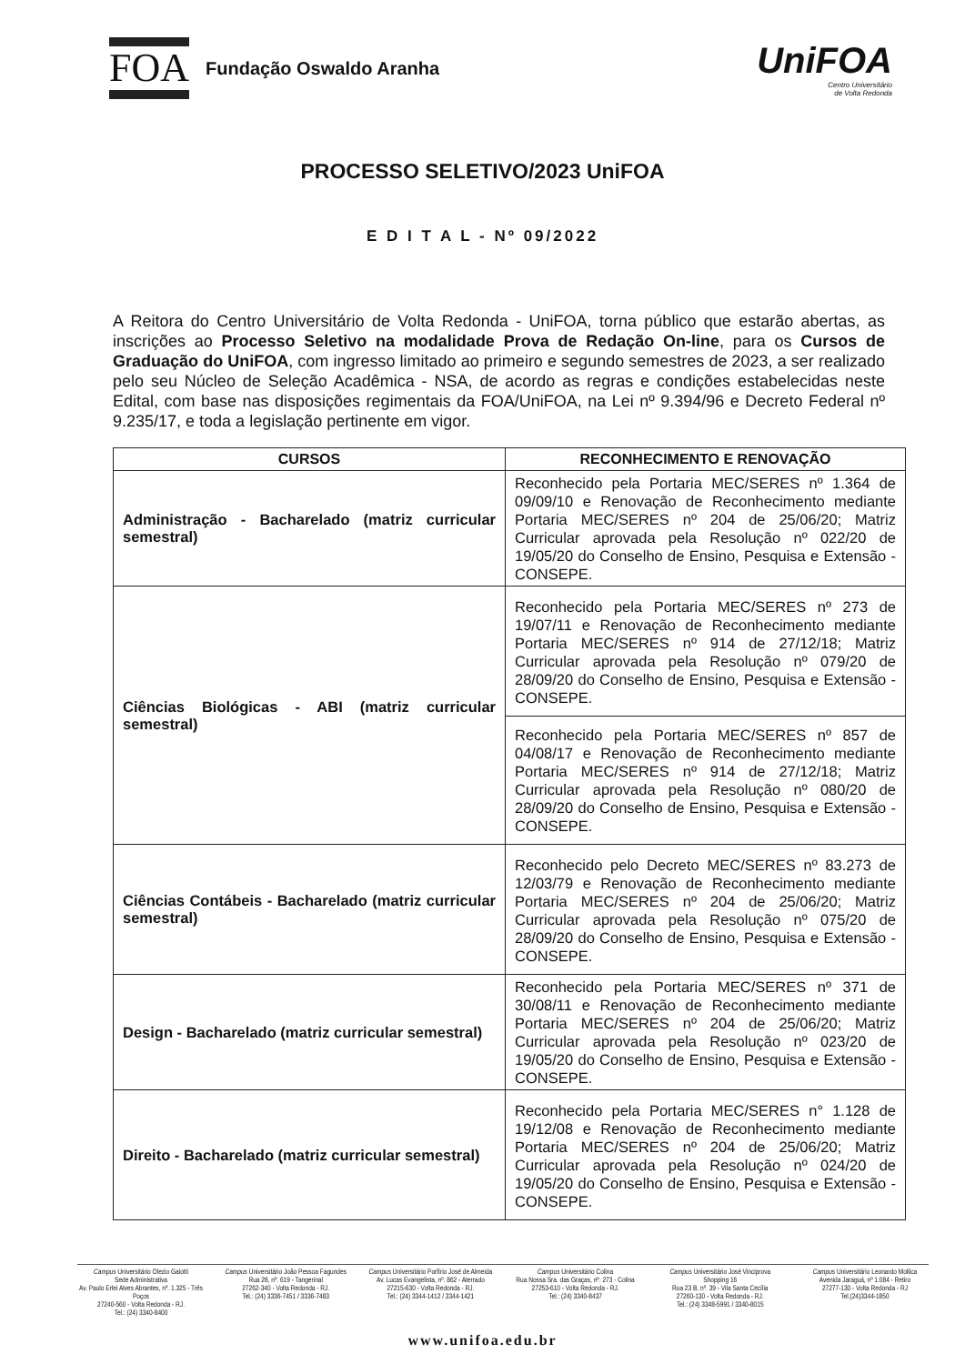FOA
Fundação Oswaldo Aranha
UniFOA
Centro Universitário
de Volta Redonda
PROCESSO SELETIVO/2023 UniFOA
E D I T A L - Nº 09/2022
A Reitora do Centro Universitário de Volta Redonda - UniFOA, torna público que estarão abertas, as inscrições ao Processo Seletivo na modalidade Prova de Redação On-line, para os Cursos de Graduação do UniFOA, com ingresso limitado ao primeiro e segundo semestres de 2023, a ser realizado pelo seu Núcleo de Seleção Acadêmica - NSA, de acordo as regras e condições estabelecidas neste Edital, com base nas disposições regimentais da FOA/UniFOA, na Lei nº 9.394/96 e Decreto Federal nº 9.235/17, e toda a legislação pertinente em vigor.
| CURSOS | RECONHECIMENTO E RENOVAÇÃO |
| --- | --- |
| Administração - Bacharelado (matriz curricular semestral) | Reconhecido pela Portaria MEC/SERES nº 1.364 de 09/09/10 e Renovação de Reconhecimento mediante Portaria MEC/SERES nº 204 de 25/06/20; Matriz Curricular aprovada pela Resolução nº 022/20 de 19/05/20 do Conselho de Ensino, Pesquisa e Extensão - CONSEPE. |
| Ciências Biológicas - ABI (matriz curricular semestral) | Reconhecido pela Portaria MEC/SERES nº 273 de 19/07/11 e Renovação de Reconhecimento mediante Portaria MEC/SERES nº 914 de 27/12/18; Matriz Curricular aprovada pela Resolução nº 079/20 de 28/09/20 do Conselho de Ensino, Pesquisa e Extensão - CONSEPE. |
| | Reconhecido pela Portaria MEC/SERES nº 857 de 04/08/17 e Renovação de Reconhecimento mediante Portaria MEC/SERES nº 914 de 27/12/18; Matriz Curricular aprovada pela Resolução nº 080/20 de 28/09/20 do Conselho de Ensino, Pesquisa e Extensão - CONSEPE. |
| Ciências Contábeis - Bacharelado (matriz curricular semestral) | Reconhecido pelo Decreto MEC/SERES nº 83.273 de 12/03/79 e Renovação de Reconhecimento mediante Portaria MEC/SERES nº 204 de 25/06/20; Matriz Curricular aprovada pela Resolução nº 075/20 de 28/09/20 do Conselho de Ensino, Pesquisa e Extensão - CONSEPE. |
| Design - Bacharelado (matriz curricular semestral) | Reconhecido pela Portaria MEC/SERES nº 371 de 30/08/11 e Renovação de Reconhecimento mediante Portaria MEC/SERES nº 204 de 25/06/20; Matriz Curricular aprovada pela Resolução nº 023/20 de 19/05/20 do Conselho de Ensino, Pesquisa e Extensão - CONSEPE. |
| Direito - Bacharelado (matriz curricular semestral) | Reconhecido pela Portaria MEC/SERES n° 1.128 de 19/12/08 e Renovação de Reconhecimento mediante Portaria MEC/SERES nº 204 de 25/06/20; Matriz Curricular aprovada pela Resolução nº 024/20 de 19/05/20 do Conselho de Ensino, Pesquisa e Extensão - CONSEPE. |
Campus Universitário Olezio Galotti
Sede Administrativa
Av. Paulo Erlei Alves Abrantes, nº. 1.325 - Três Poços
27240-560 - Volta Redonda - RJ.
Tel.: (24) 3340-8400
Campus Universitário João Pessoa Fagundes
Rua 28, nº. 619 - Tangerinal
27262-340 - Volta Redonda - RJ.
Tel.: (24) 3336-7451 / 3336-7483
Campus Universitário Porfírio José de Almeida
Av. Lucas Evangelista, nº. 862 - Aterrado
27215-630 - Volta Redonda - RJ.
Tel.: (24) 3344-1412 / 3344-1421
Campus Universitário Colina
Rua Nossa Sra. das Graças, nº. 273 - Colina
27253-610 - Volta Redonda - RJ.
Tel.: (24) 3340-8437
Campus Universitário José Vinciprova
Shopping 16
Rua 23 B, nº. 39 - Vila Santa Cecília
27260-130 - Volta Redonda - RJ.
Tel.: (24) 3348-5991 / 3340-8015
Campus Universitário Leonardo Mollica
Avenida Jaraguá, nº 1.084 - Retiro
27277-130 - Volta Redonda - RJ
Tel.(24)3344-1850
www.unifoa.edu.br